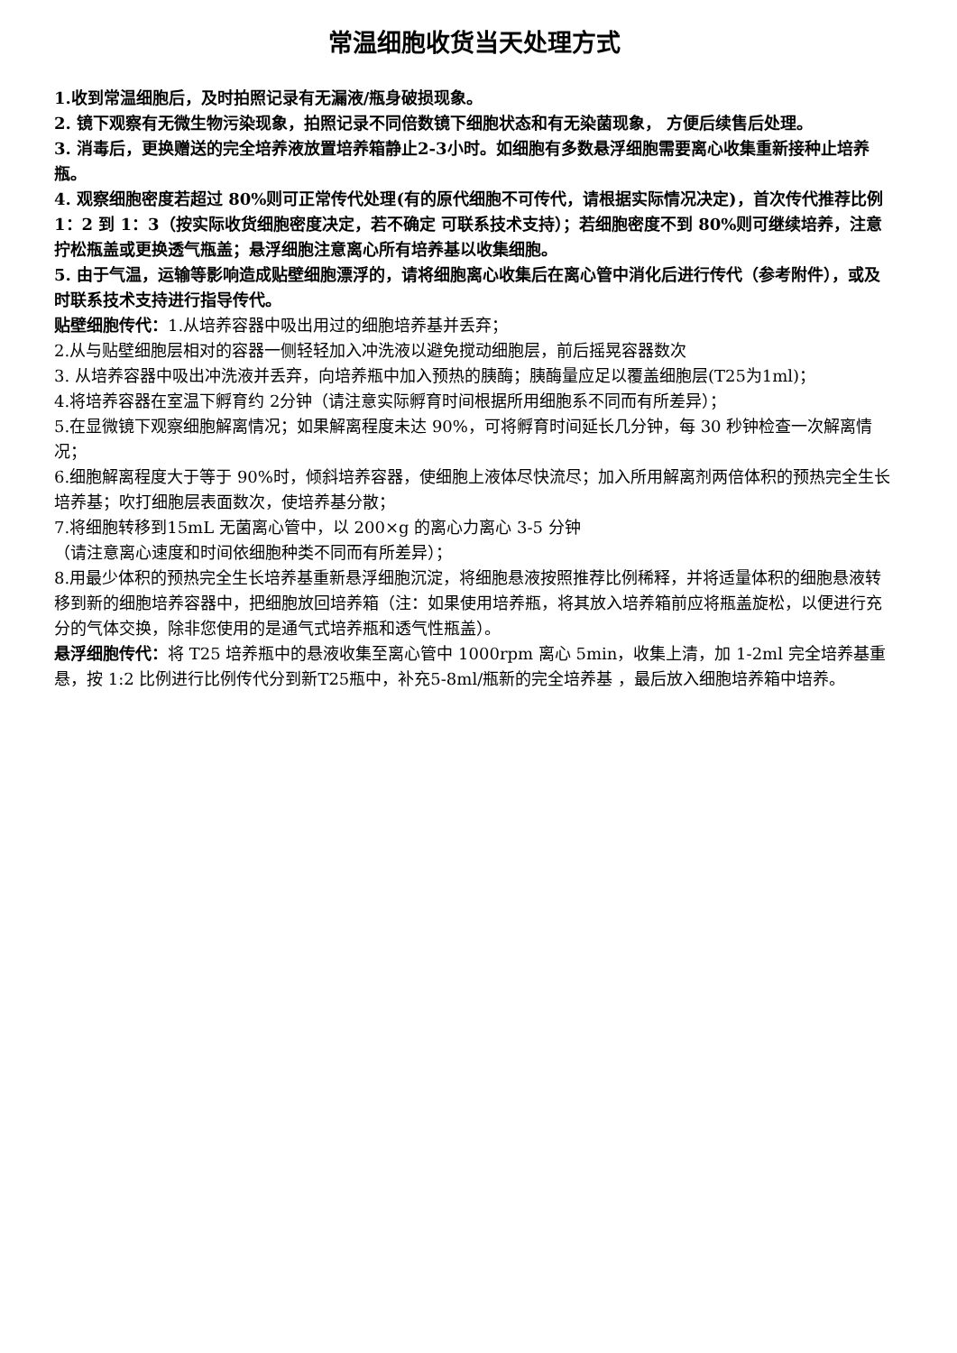常温细胞收货当天处理方式
1.收到常温细胞后，及时拍照记录有无漏液/瓶身破损现象。
2. 镜下观察有无微生物污染现象，拍照记录不同倍数镜下细胞状态和有无染菌现象， 方便后续售后处理。
3. 消毒后，更换赠送的完全培养液放置培养箱静止2-3小时。如细胞有多数悬浮细胞需要离心收集重新接种止培养瓶。
4. 观察细胞密度若超过 80%则可正常传代处理(有的原代细胞不可传代，请根据实际情况决定)，首次传代推荐比例 1：2 到 1：3（按实际收货细胞密度决定，若不确定 可联系技术支持）；若细胞密度不到 80%则可继续培养，注意拧松瓶盖或更换透气瓶盖；悬浮细胞注意离心所有培养基以收集细胞。
5. 由于气温，运输等影响造成贴壁细胞漂浮的，请将细胞离心收集后在离心管中消化后进行传代（参考附件），或及时联系技术支持进行指导传代。
贴壁细胞传代：1.从培养容器中吸出用过的细胞培养基并丢弃；
2.从与贴壁细胞层相对的容器一侧轻轻加入冲洗液以避免搅动细胞层，前后摇晃容器数次
3. 从培养容器中吸出冲洗液并丢弃，向培养瓶中加入预热的胰酶；胰酶量应足以覆盖细胞层(T25为1ml)；
4.将培养容器在室温下孵育约 2分钟（请注意实际孵育时间根据所用细胞系不同而有所差异）；
5.在显微镜下观察细胞解离情况；如果解离程度未达 90%，可将孵育时间延长几分钟，每 30 秒钟检查一次解离情况；
6.细胞解离程度大于等于 90%时，倾斜培养容器，使细胞上液体尽快流尽；加入所用解离剂两倍体积的预热完全生长培养基；吹打细胞层表面数次，使培养基分散；
7.将细胞转移到15mL 无菌离心管中，以 200×g 的离心力离心 3-5 分钟
（请注意离心速度和时间依细胞种类不同而有所差异）；
8.用最少体积的预热完全生长培养基重新悬浮细胞沉淀，将细胞悬液按照推荐比例稀释，并将适量体积的细胞悬液转移到新的细胞培养容器中，把细胞放回培养箱（注：如果使用培养瓶，将其放入培养箱前应将瓶盖旋松，以便进行充分的气体交换，除非您使用的是通气式培养瓶和透气性瓶盖）。
悬浮细胞传代：将 T25 培养瓶中的悬液收集至离心管中 1000rpm 离心 5min，收集上清，加 1-2ml 完全培养基重悬，按 1:2 比例进行比例传代分到新T25瓶中，补充5-8ml/瓶新的完全培养基 ，最后放入细胞培养箱中培养。